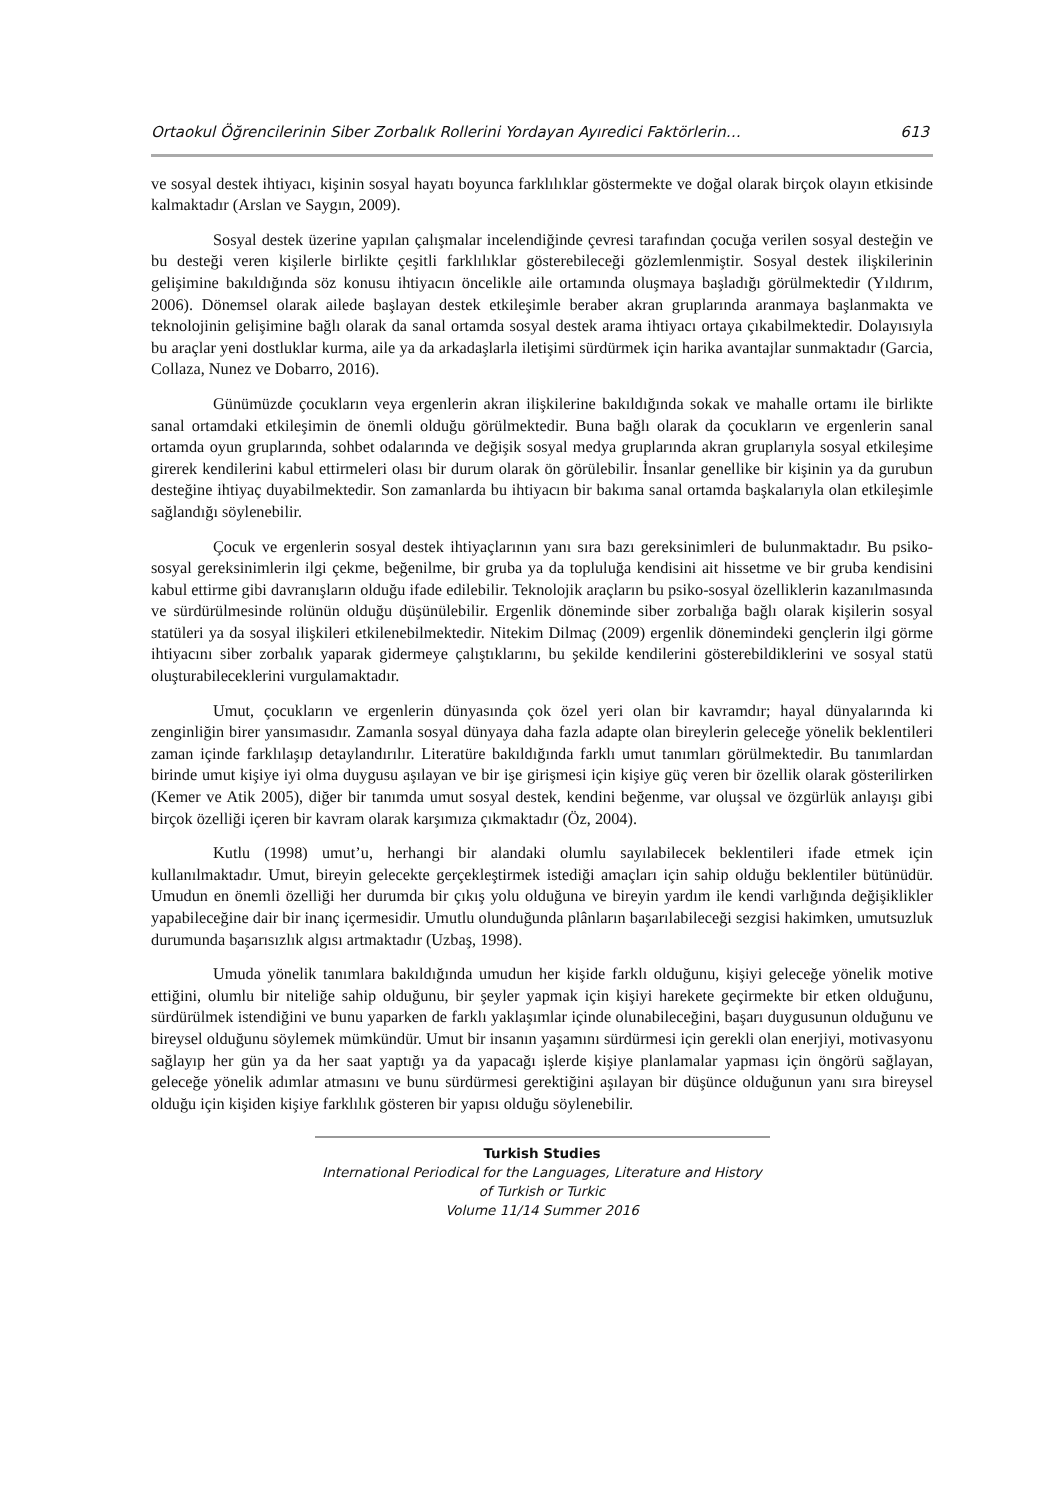Ortaokul Öğrencilerinin Siber Zorbalık Rollerini Yordayan Ayıredici Faktörlerin… 613
ve sosyal destek ihtiyacı, kişinin sosyal hayatı boyunca farklılıklar göstermekte ve doğal olarak birçok olayın etkisinde kalmaktadır (Arslan ve Saygın, 2009).
Sosyal destek üzerine yapılan çalışmalar incelendiğinde çevresi tarafından çocuğa verilen sosyal desteğin ve bu desteği veren kişilerle birlikte çeşitli farklılıklar gösterebileceği gözlemlenmiştir. Sosyal destek ilişkilerinin gelişimine bakıldığında söz konusu ihtiyacın öncelikle aile ortamında oluşmaya başladığı görülmektedir (Yıldırım, 2006). Dönemsel olarak ailede başlayan destek etkileşimle beraber akran gruplarında aranmaya başlanmakta ve teknolojinin gelişimine bağlı olarak da sanal ortamda sosyal destek arama ihtiyacı ortaya çıkabilmektedir. Dolayısıyla bu araçlar yeni dostluklar kurma, aile ya da arkadaşlarla iletişimi sürdürmek için harika avantajlar sunmaktadır (Garcia, Collaza, Nunez ve Dobarro, 2016).
Günümüzde çocukların veya ergenlerin akran ilişkilerine bakıldığında sokak ve mahalle ortamı ile birlikte sanal ortamdaki etkileşimin de önemli olduğu görülmektedir. Buna bağlı olarak da çocukların ve ergenlerin sanal ortamda oyun gruplarında, sohbet odalarında ve değişik sosyal medya gruplarında akran gruplarıyla sosyal etkileşime girerek kendilerini kabul ettirmeleri olası bir durum olarak ön görülebilir. İnsanlar genellike bir kişinin ya da gurubun desteğine ihtiyaç duyabilmektedir. Son zamanlarda bu ihtiyacın bir bakıma sanal ortamda başkalarıyla olan etkileşimle sağlandığı söylenebilir.
Çocuk ve ergenlerin sosyal destek ihtiyaçlarının yanı sıra bazı gereksinimleri de bulunmaktadır. Bu psiko-sosyal gereksinimlerin ilgi çekme, beğenilme, bir gruba ya da topluluğa kendisini ait hissetme ve bir gruba kendisini kabul ettirme gibi davranışların olduğu ifade edilebilir. Teknolojik araçların bu psiko-sosyal özelliklerin kazanılmasında ve sürdürülmesinde rolünün olduğu düşünülebilir. Ergenlik döneminde siber zorbalığa bağlı olarak kişilerin sosyal statüleri ya da sosyal ilişkileri etkilenebilmektedir. Nitekim Dilmaç (2009) ergenlik dönemindeki gençlerin ilgi görme ihtiyacını siber zorbalık yaparak gidermeye çalıştıklarını, bu şekilde kendilerini gösterebildiklerini ve sosyal statü oluşturabileceklerini vurgulamaktadır.
Umut, çocukların ve ergenlerin dünyasında çok özel yeri olan bir kavramdır; hayal dünyalarında ki zenginliğin birer yansımasıdır. Zamanla sosyal dünyaya daha fazla adapte olan bireylerin geleceğe yönelik beklentileri zaman içinde farklılaşıp detaylandırılır. Literatüre bakıldığında farklı umut tanımları görülmektedir. Bu tanımlardan birinde umut kişiye iyi olma duygusu aşılayan ve bir işe girişmesi için kişiye güç veren bir özellik olarak gösterilirken (Kemer ve Atik 2005), diğer bir tanımda umut sosyal destek, kendini beğenme, var oluşsal ve özgürlük anlayışı gibi birçok özelliği içeren bir kavram olarak karşımıza çıkmaktadır (Öz, 2004).
Kutlu (1998) umut’u, herhangi bir alandaki olumlu sayılabilecek beklentileri ifade etmek için kullanılmaktadır. Umut, bireyin gelecekte gerçekleştirmek istediği amaçları için sahip olduğu beklentiler bütünüdür. Umudun en önemli özelliği her durumda bir çıkış yolu olduğuna ve bireyin yardım ile kendi varlığında değişiklikler yapabileceğine dair bir inanç içermesidir. Umutlu olunduğunda plânların başarılabileceği sezgisi hakimken, umutsuzluk durumunda başarısızlık algısı artmaktadır (Uzbaş, 1998).
Umuda yönelik tanımlara bakıldığında umudun her kişide farklı olduğunu, kişiyi geleceğe yönelik motive ettiğini, olumlu bir niteliğe sahip olduğunu, bir şeyler yapmak için kişiyi harekete geçirmekte bir etken olduğunu, sürdürülmek istendiğini ve bunu yaparken de farklı yaklaşımlar içinde olunabileceğini, başarı duygusunun olduğunu ve bireysel olduğunu söylemek mümkündür. Umut bir insanın yaşamını sürdürmesi için gerekli olan enerjiyi, motivasyonu sağlayıp her gün ya da her saat yaptığı ya da yapacağı işlerde kişiye planlamalar yapması için öngörü sağlayan, geleceğe yönelik adımlar atmasını ve bunu sürdürmesi gerektiğini aşılayan bir düşünce olduğunun yanı sıra bireysel olduğu için kişiden kişiye farklılık gösteren bir yapısı olduğu söylenebilir.
Turkish Studies
International Periodical for the Languages, Literature and History of Turkish or Turkic
Volume 11/14 Summer 2016